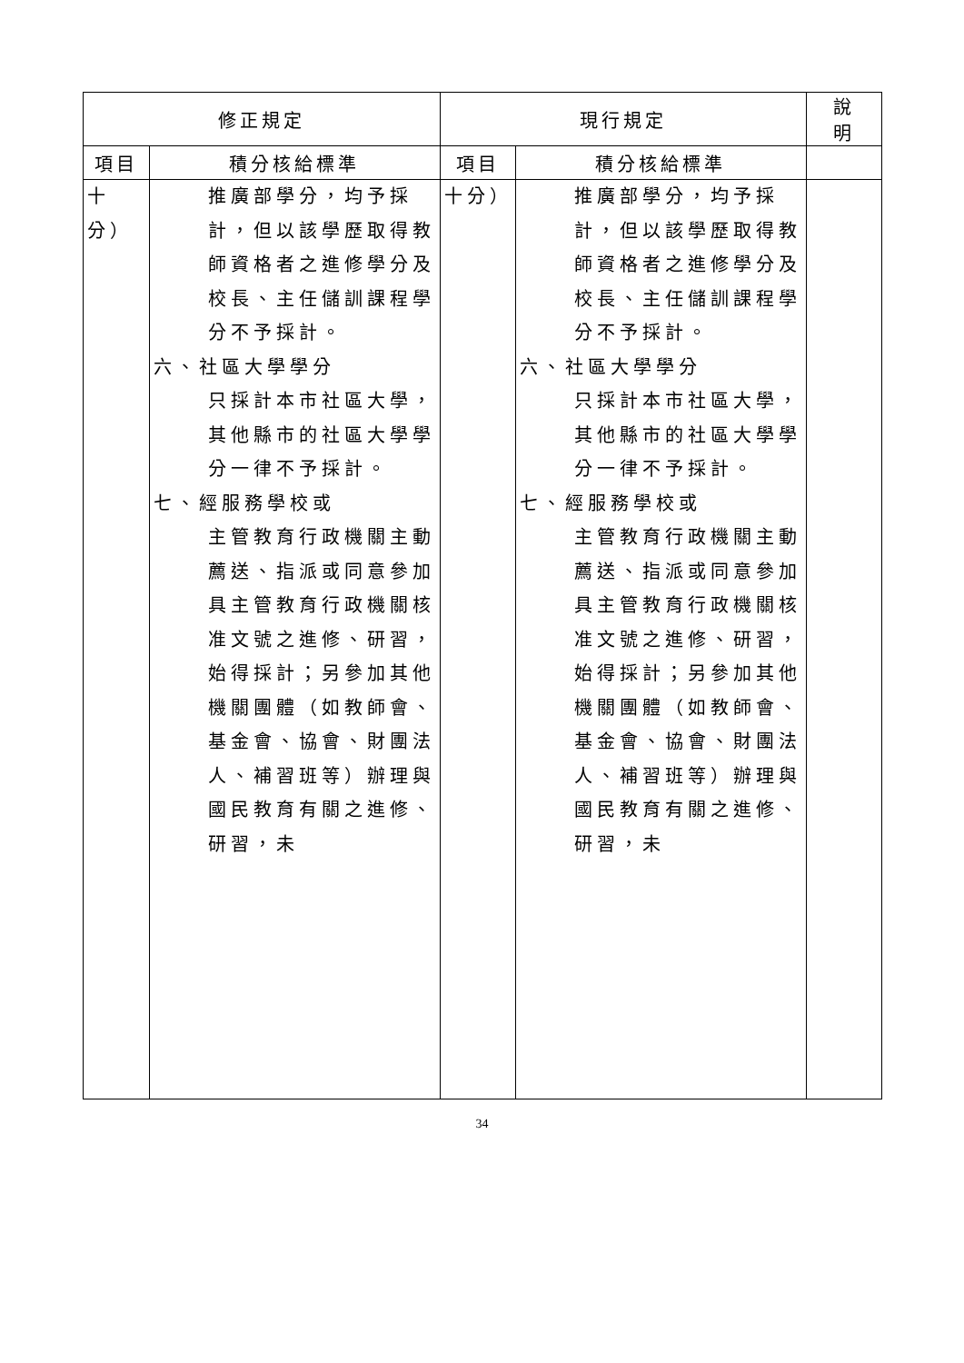| 修正規定 | | 現行規定 | | 說 明 |
| --- | --- | --- | --- | --- |
| 項目 | 積分核給標準 | 項目 | 積分核給標準 | |
| 十分） | 推廣部學分，均予採計，但以該學歷取得教師資格者之進修學分及校長、主任儲訓課程學分不予採計。 六、社區大學學分 只採計本市社區大學，其他縣市的社區大學學分一律不予採計。 七、經服務學校或 主管教育行政機關主動薦送、指派或同意參加具主管教育行政機關核准文號之進修、研習，始得採計；另參加其他機關團體（如教師會、基金會、協會、財團法人、補習班等）辦理與國民教育有關之進修、研習，未 | 十分） | 推廣部學分，均予採計，但以該學歷取得教師資格者之進修學分及校長、主任儲訓課程學分不予採計。 六、社區大學學分 只採計本市社區大學，其他縣市的社區大學學分一律不予採計。 七、經服務學校或 主管教育行政機關主動薦送、指派或同意參加具主管教育行政機關核准文號之進修、研習，始得採計；另參加其他機關團體（如教師會、基金會、協會、財團法人、補習班等）辦理與國民教育有關之進修、研習，未 | |
34